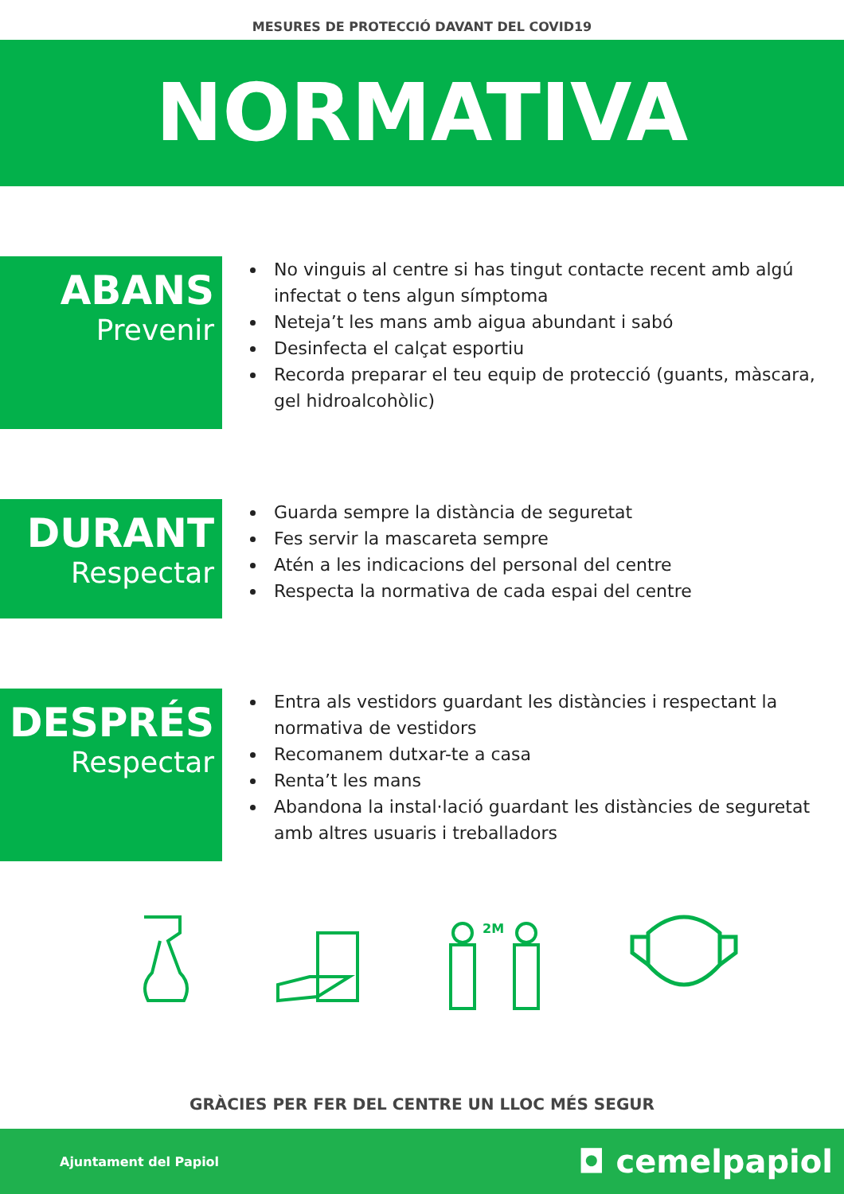MESURES DE PROTECCIÓ DAVANT DEL COVID19
NORMATIVA
ABANS
Prevenir
No vinguis al centre si has tingut contacte recent amb algú infectat o tens algun símptoma
Neteja’t les mans amb aigua abundant i sabó
Desinfecta el calçat esportiu
Recorda preparar el teu equip de protecció (guants, màscara, gel hidroalcohòlic)
DURANT
Respectar
Guarda sempre la distància de seguretat
Fes servir la mascareta sempre
Atén a les indicacions del personal del centre
Respecta la normativa de cada espai del centre
DESPRÉS
Respectar
Entra als vestidors guardant les distàncies i respectant la normativa de vestidors
Recomanem dutxar-te a casa
Renta’t les mans
Abandona la instal·lació guardant les distàncies de seguretat amb altres usuaris i treballadors
2M
GRÀCIES PER FER DEL CENTRE UN LLOC MÉS SEGUR
Ajuntament del Papiol ◘ cemelpapiol